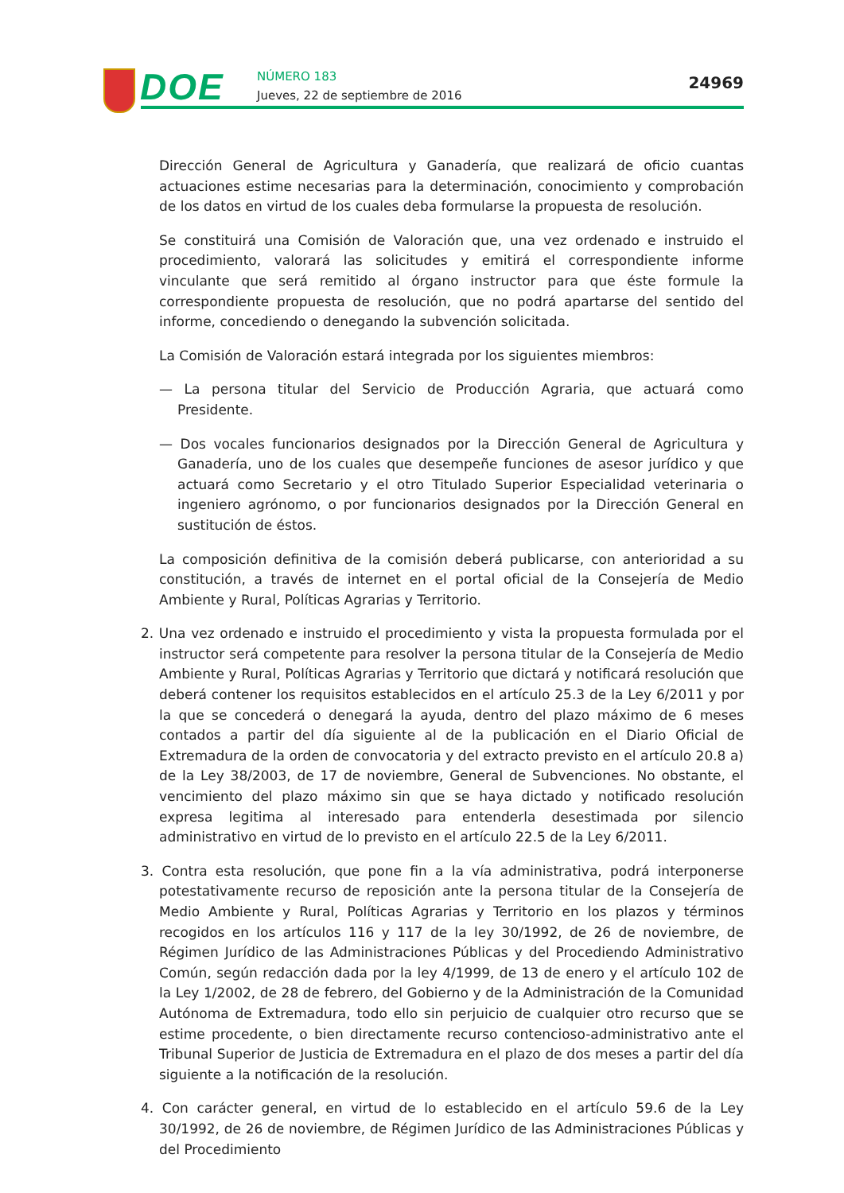DOE
NÚMERO 183
Jueves, 22 de septiembre de 2016
24969
Dirección General de Agricultura y Ganadería, que realizará de oficio cuantas actuaciones estime necesarias para la determinación, conocimiento y comprobación de los datos en virtud de los cuales deba formularse la propuesta de resolución.
Se constituirá una Comisión de Valoración que, una vez ordenado e instruido el procedimiento, valorará las solicitudes y emitirá el correspondiente informe vinculante que será remitido al órgano instructor para que éste formule la correspondiente propuesta de resolución, que no podrá apartarse del sentido del informe, concediendo o denegando la subvención solicitada.
La Comisión de Valoración estará integrada por los siguientes miembros:
— La persona titular del Servicio de Producción Agraria, que actuará como Presidente.
— Dos vocales funcionarios designados por la Dirección General de Agricultura y Ganadería, uno de los cuales que desempeñe funciones de asesor jurídico y que actuará como Secretario y el otro Titulado Superior Especialidad veterinaria o ingeniero agrónomo, o por funcionarios designados por la Dirección General en sustitución de éstos.
La composición definitiva de la comisión deberá publicarse, con anterioridad a su constitución, a través de internet en el portal oficial de la Consejería de Medio Ambiente y Rural, Políticas Agrarias y Territorio.
2. Una vez ordenado e instruido el procedimiento y vista la propuesta formulada por el instructor será competente para resolver la persona titular de la Consejería de Medio Ambiente y Rural, Políticas Agrarias y Territorio que dictará y notificará resolución que deberá contener los requisitos establecidos en el artículo 25.3 de la Ley 6/2011 y por la que se concederá o denegará la ayuda, dentro del plazo máximo de 6 meses contados a partir del día siguiente al de la publicación en el Diario Oficial de Extremadura de la orden de convocatoria y del extracto previsto en el artículo 20.8 a) de la Ley 38/2003, de 17 de noviembre, General de Subvenciones. No obstante, el vencimiento del plazo máximo sin que se haya dictado y notificado resolución expresa legitima al interesado para entenderla desestimada por silencio administrativo en virtud de lo previsto en el artículo 22.5 de la Ley 6/2011.
3. Contra esta resolución, que pone fin a la vía administrativa, podrá interponerse potestativamente recurso de reposición ante la persona titular de la Consejería de Medio Ambiente y Rural, Políticas Agrarias y Territorio en los plazos y términos recogidos en los artículos 116 y 117 de la ley 30/1992, de 26 de noviembre, de Régimen Jurídico de las Administraciones Públicas y del Procediendo Administrativo Común, según redacción dada por la ley 4/1999, de 13 de enero y el artículo 102 de la Ley 1/2002, de 28 de febrero, del Gobierno y de la Administración de la Comunidad Autónoma de Extremadura, todo ello sin perjuicio de cualquier otro recurso que se estime procedente, o bien directamente recurso contencioso-administrativo ante el Tribunal Superior de Justicia de Extremadura en el plazo de dos meses a partir del día siguiente a la notificación de la resolución.
4. Con carácter general, en virtud de lo establecido en el artículo 59.6 de la Ley 30/1992, de 26 de noviembre, de Régimen Jurídico de las Administraciones Públicas y del Procedimiento